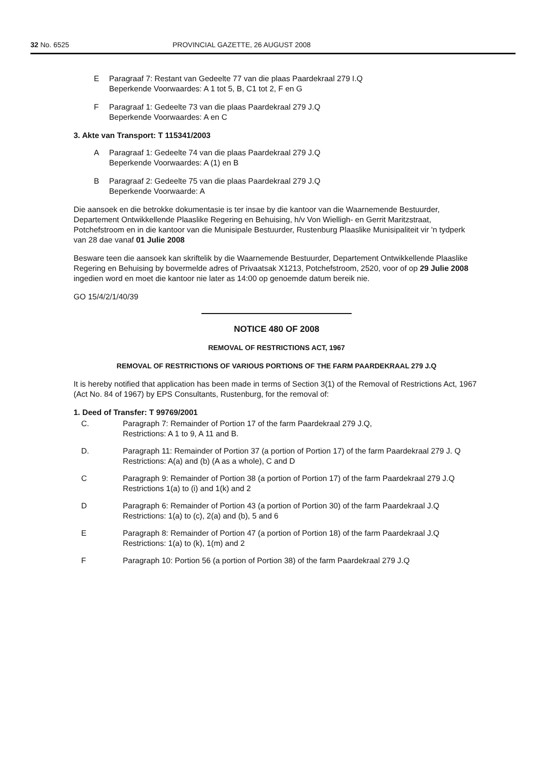32 No. 6525 PROVINCIAL GAZETTE, 26 AUGUST 2008
E Paragraaf 7: Restant van Gedeelte 77 van die plaas Paardekraal 279 I.Q
Beperkende Voorwaardes: A 1 tot 5, B, C1 tot 2, F en G
F Paragraaf 1: Gedeelte 73 van die plaas Paardekraal 279 J.Q
Beperkende Voorwaardes: A en C
3. Akte van Transport: T 115341/2003
A Paragraaf 1: Gedeelte 74 van die plaas Paardekraal 279 J.Q
Beperkende Voorwaardes: A (1) en B
B Paragraaf 2: Gedeelte 75 van die plaas Paardekraal 279 J.Q
Beperkende Voorwaarde: A
Die aansoek en die betrokke dokumentasie is ter insae by die kantoor van die Waarnemende Bestuurder, Departement Ontwikkellende Plaaslike Regering en Behuising, h/v Von Wielligh- en Gerrit Maritzstraat, Potchefstroom en in die kantoor van die Munisipale Bestuurder, Rustenburg Plaaslike Munisipaliteit vir 'n tydperk van 28 dae vanaf 01 Julie 2008
Besware teen die aansoek kan skriftelik by die Waarnemende Bestuurder, Departement Ontwikkellende Plaaslike Regering en Behuising by bovermelde adres of Privaatsak X1213, Potchefstroom, 2520, voor of op 29 Julie 2008 ingedien word en moet die kantoor nie later as 14:00 op genoemde datum bereik nie.
GO 15/4/2/1/40/39
NOTICE 480 OF 2008
REMOVAL OF RESTRICTIONS ACT, 1967
REMOVAL OF RESTRICTIONS OF VARIOUS PORTIONS OF THE FARM PAARDEKRAAL 279 J.Q
It is hereby notified that application has been made in terms of Section 3(1) of the Removal of Restrictions Act, 1967 (Act No. 84 of 1967) by EPS Consultants, Rustenburg, for the removal of:
1. Deed of Transfer: T 99769/2001
C. Paragraph 7: Remainder of Portion 17 of the farm Paardekraal 279 J.Q,
Restrictions: A 1 to 9, A 11 and B.
D. Paragraph 11: Remainder of Portion 37 (a portion of Portion 17) of the farm Paardekraal 279 J. Q
Restrictions: A(a) and (b) (A as a whole), C and D
C Paragraph 9: Remainder of Portion 38 (a portion of Portion 17) of the farm Paardekraal 279 J.Q
Restrictions 1(a) to (i) and 1(k) and 2
D Paragraph 6: Remainder of Portion 43 (a portion of Portion 30) of the farm Paardekraal J.Q
Restrictions: 1(a) to (c), 2(a) and (b), 5 and 6
E Paragraph 8: Remainder of Portion 47 (a portion of Portion 18) of the farm Paardekraal J.Q
Restrictions: 1(a) to (k), 1(m) and 2
F Paragraph 10: Portion 56 (a portion of Portion 38) of the farm Paardekraal 279 J.Q